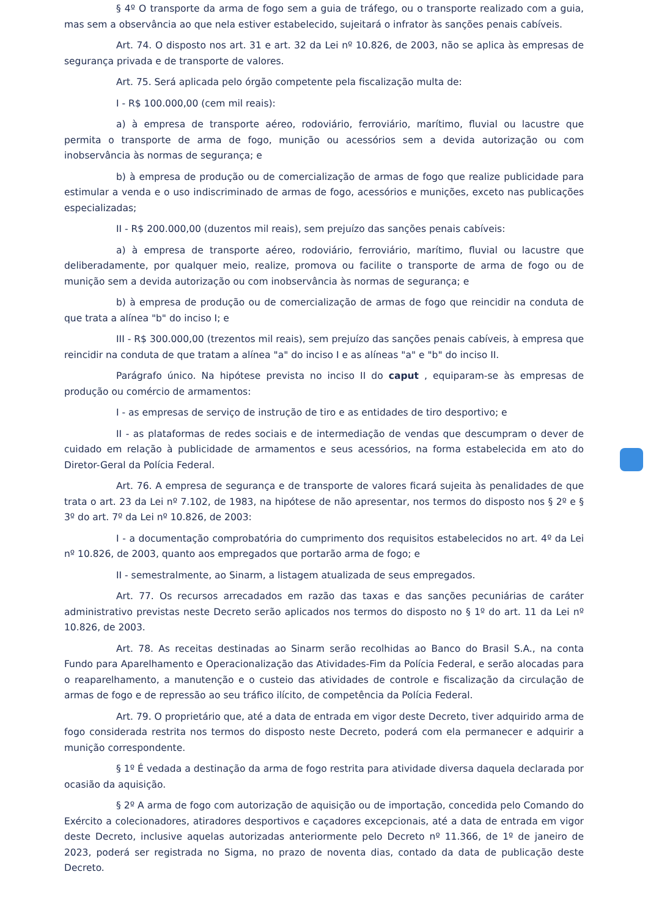§ 4º O transporte da arma de fogo sem a guia de tráfego, ou o transporte realizado com a guia, mas sem a observância ao que nela estiver estabelecido, sujeitará o infrator às sanções penais cabíveis.
Art. 74. O disposto nos art. 31 e art. 32 da Lei nº 10.826, de 2003, não se aplica às empresas de segurança privada e de transporte de valores.
Art. 75. Será aplicada pelo órgão competente pela fiscalização multa de:
I - R$ 100.000,00 (cem mil reais):
a) à empresa de transporte aéreo, rodoviário, ferroviário, marítimo, fluvial ou lacustre que permita o transporte de arma de fogo, munição ou acessórios sem a devida autorização ou com inobservância às normas de segurança; e
b) à empresa de produção ou de comercialização de armas de fogo que realize publicidade para estimular a venda e o uso indiscriminado de armas de fogo, acessórios e munições, exceto nas publicações especializadas;
II - R$ 200.000,00 (duzentos mil reais), sem prejuízo das sanções penais cabíveis:
a) à empresa de transporte aéreo, rodoviário, ferroviário, marítimo, fluvial ou lacustre que deliberadamente, por qualquer meio, realize, promova ou facilite o transporte de arma de fogo ou de munição sem a devida autorização ou com inobservância às normas de segurança; e
b) à empresa de produção ou de comercialização de armas de fogo que reincidir na conduta de que trata a alínea "b" do inciso I; e
III - R$ 300.000,00 (trezentos mil reais), sem prejuízo das sanções penais cabíveis, à empresa que reincidir na conduta de que tratam a alínea "a" do inciso I e as alíneas "a" e "b" do inciso II.
Parágrafo único. Na hipótese prevista no inciso II do caput , equiparam-se às empresas de produção ou comércio de armamentos:
I - as empresas de serviço de instrução de tiro e as entidades de tiro desportivo; e
II - as plataformas de redes sociais e de intermediação de vendas que descumpram o dever de cuidado em relação à publicidade de armamentos e seus acessórios, na forma estabelecida em ato do Diretor-Geral da Polícia Federal.
Art. 76. A empresa de segurança e de transporte de valores ficará sujeita às penalidades de que trata o art. 23 da Lei nº 7.102, de 1983, na hipótese de não apresentar, nos termos do disposto nos § 2º e § 3º do art. 7º da Lei nº 10.826, de 2003:
I - a documentação comprobatória do cumprimento dos requisitos estabelecidos no art. 4º da Lei nº 10.826, de 2003, quanto aos empregados que portarão arma de fogo; e
II - semestralmente, ao Sinarm, a listagem atualizada de seus empregados.
Art. 77. Os recursos arrecadados em razão das taxas e das sanções pecuniárias de caráter administrativo previstas neste Decreto serão aplicados nos termos do disposto no § 1º do art. 11 da Lei nº 10.826, de 2003.
Art. 78. As receitas destinadas ao Sinarm serão recolhidas ao Banco do Brasil S.A., na conta Fundo para Aparelhamento e Operacionalização das Atividades-Fim da Polícia Federal, e serão alocadas para o reaparelhamento, a manutenção e o custeio das atividades de controle e fiscalização da circulação de armas de fogo e de repressão ao seu tráfico ilícito, de competência da Polícia Federal.
Art. 79. O proprietário que, até a data de entrada em vigor deste Decreto, tiver adquirido arma de fogo considerada restrita nos termos do disposto neste Decreto, poderá com ela permanecer e adquirir a munição correspondente.
§ 1º É vedada a destinação da arma de fogo restrita para atividade diversa daquela declarada por ocasião da aquisição.
§ 2º A arma de fogo com autorização de aquisição ou de importação, concedida pelo Comando do Exército a colecionadores, atiradores desportivos e caçadores excepcionais, até a data de entrada em vigor deste Decreto, inclusive aquelas autorizadas anteriormente pelo Decreto nº 11.366, de 1º de janeiro de 2023, poderá ser registrada no Sigma, no prazo de noventa dias, contado da data de publicação deste Decreto.